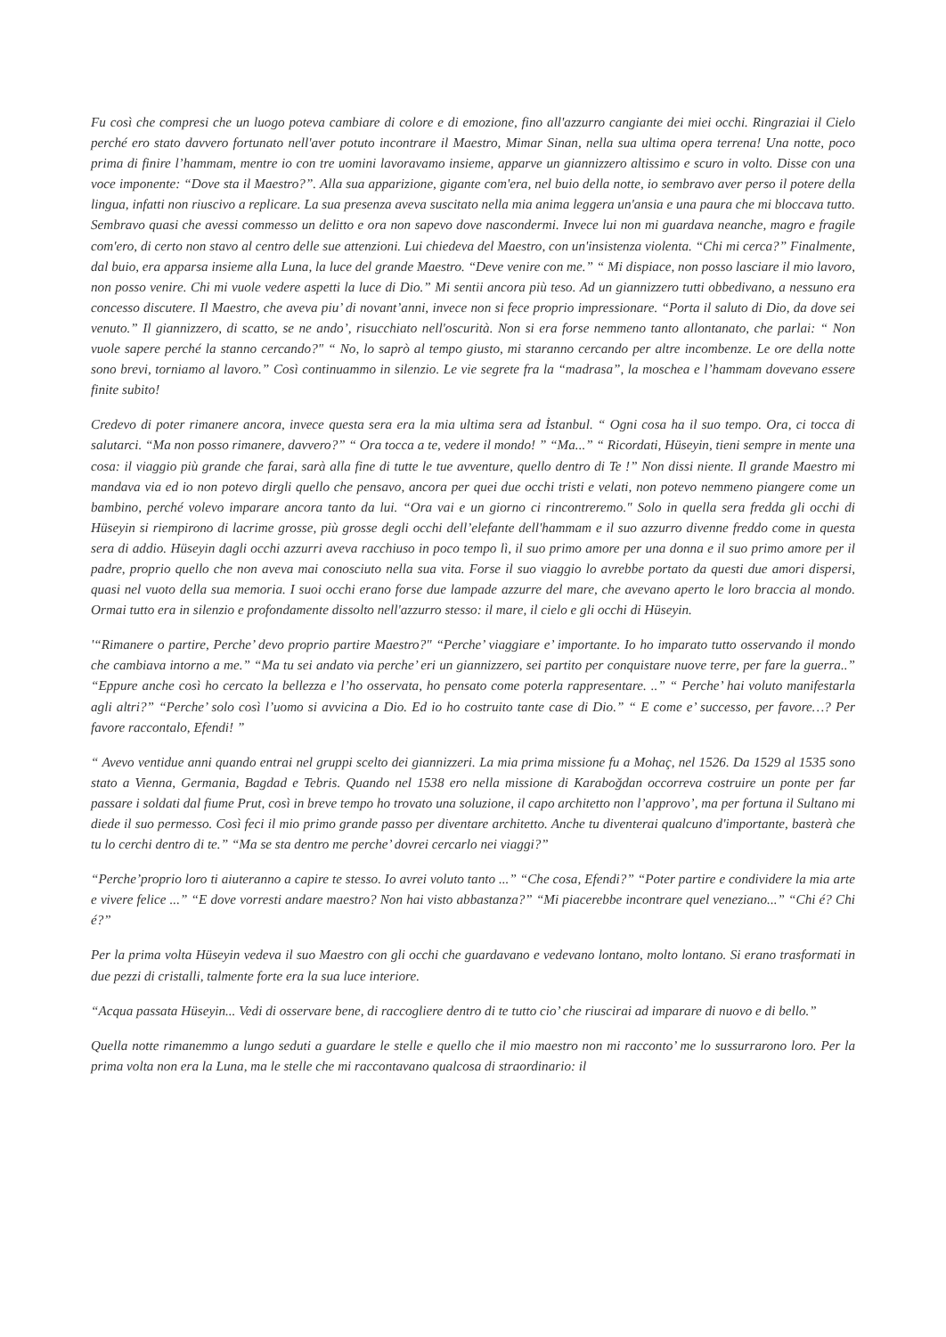Fu così che compresi che un luogo poteva cambiare di colore e di emozione, fino all'azzurro cangiante dei miei occhi. Ringraziai il Cielo perché ero stato davvero fortunato nell'aver potuto incontrare il Maestro, Mimar Sinan, nella sua ultima opera terrena! Una notte, poco prima di finire l’hammam, mentre io con tre uomini lavoravamo insieme, apparve un giannizzero altissimo e scuro in volto. Disse con una voce imponente: “Dove sta il Maestro?”. Alla sua apparizione, gigante com'era, nel buio della notte, io sembravo aver perso il potere della lingua, infatti non riuscivo a replicare. La sua presenza aveva suscitato nella mia anima leggera un'ansia e una paura che mi bloccava tutto. Sembravo quasi che avessi commesso un delitto e ora non sapevo dove nascondermi. Invece lui non mi guardava neanche, magro e fragile com'ero, di certo non stavo al centro delle sue attenzioni. Lui chiedeva del Maestro, con un'insistenza violenta. “Chi mi cerca?” Finalmente, dal buio, era apparsa insieme alla Luna, la luce del grande Maestro. “Deve venire con me.” “ Mi dispiace, non posso lasciare il mio lavoro, non posso venire. Chi mi vuole vedere aspetti la luce di Dio.” Mi sentii ancora più teso. Ad un giannizzero tutti obbedivano, a nessuno era concesso discutere. Il Maestro, che aveva piu’ di novant’anni, invece non si fece proprio impressionare. “Porta il saluto di Dio, da dove sei venuto.” Il giannizzero, di scatto, se ne ando’, risucchiato nell'oscurità. Non si era forse nemmeno tanto allontanato, che parlai: “ Non vuole sapere perché la stanno cercando?" “ No, lo saprò al tempo giusto, mi staranno cercando per altre incombenze. Le ore della notte sono brevi, torniamo al lavoro.” Così continuammo in silenzio. Le vie segrete fra la “madrasa”, la moschea e l’hammam dovevano essere finite subito!
Credevo di poter rimanere ancora, invece questa sera era la mia ultima sera ad İstanbul. “ Ogni cosa ha il suo tempo. Ora, ci tocca di salutarci. “Ma non posso rimanere, davvero?” “ Ora tocca a te, vedere il mondo! ” “Ma...” “ Ricordati, Hüseyin, tieni sempre in mente una cosa: il viaggio più grande che farai, sarà alla fine di tutte le tue avventure, quello dentro di Te !” Non dissi niente. Il grande Maestro mi mandava via ed io non potevo dirgli quello che pensavo, ancora per quei due occhi tristi e velati, non potevo nemmeno piangere come un bambino, perché volevo imparare ancora tanto da lui. “Ora vai e un giorno ci rincontreremo." Solo in quella sera fredda gli occhi di Hüseyin si riempirono di lacrime grosse, più grosse degli occhi dell’elefante dell'hammam e il suo azzurro divenne freddo come in questa sera di addio. Hüseyin dagli occhi azzurri aveva racchiuso in poco tempo lì, il suo primo amore per una donna e il suo primo amore per il padre, proprio quello che non aveva mai conosciuto nella sua vita. Forse il suo viaggio lo avrebbe portato da questi due amori dispersi, quasi nel vuoto della sua memoria. I suoi occhi erano forse due lampade azzurre del mare, che avevano aperto le loro braccia al mondo. Ormai tutto era in silenzio e profondamente dissolto nell'azzurro stesso: il mare, il cielo e gli occhi di Hüseyin.
'“Rimanere o partire, Perche’ devo proprio partire Maestro?" “Perche’ viaggiare e’ importante. Io ho imparato tutto osservando il mondo che cambiava intorno a me.” “Ma tu sei andato via perche’ eri un giannizzero, sei partito per conquistare nuove terre, per fare la guerra..” “Eppure anche così ho cercato la bellezza e l’ho osservata, ho pensato come poterla rappresentare. ..” “ Perche’ hai voluto manifestarla agli altri?” “Perche’ solo così l’uomo si avvicina a Dio. Ed io ho costruito tante case di Dio.” “ E come e’ successo, per favore…? Per favore raccontalo, Efendi! ”
“ Avevo ventidue anni quando entrai nel gruppi scelto dei giannizzeri. La mia prima missione fu a Mohaç, nel 1526. Da 1529 al 1535 sono stato a Vienna, Germania, Bagdad e Tebris. Quando nel 1538 ero nella missione di Karaboğdan occorreva costruire un ponte per far passare i soldati dal fiume Prut, così in breve tempo ho trovato una soluzione, il capo architetto non l’approvo’, ma per fortuna il Sultano mi diede il suo permesso. Così feci il mio primo grande passo per diventare architetto. Anche tu diventerai qualcuno d'importante, basterà che tu lo cerchi dentro di te.” “Ma se sta dentro me perche’ dovrei cercarlo nei viaggi?”
“Perche’proprio loro ti aiuteranno a capire te stesso. Io avrei voluto tanto ...” “Che cosa, Efendi?” “Poter partire e condividere la mia arte e vivere felice ...” “E dove vorresti andare maestro? Non hai visto abbastanza?” “Mi piacerebbe incontrare quel veneziano...” “Chi é? Chi é?”
Per la prima volta Hüseyin vedeva il suo Maestro con gli occhi che guardavano e vedevano lontano, molto lontano. Si erano trasformati in due pezzi di cristalli, talmente forte era la sua luce interiore.
“Acqua passata Hüseyin... Vedi di osservare bene, di raccogliere dentro di te tutto cio’ che riuscirai ad imparare di nuovo e di bello.”
Quella notte rimanemmo a lungo seduti a guardare le stelle e quello che il mio maestro non mi racconto’ me lo sussurrarono loro. Per la prima volta non era la Luna, ma le stelle che mi raccontavano qualcosa di straordinario: il